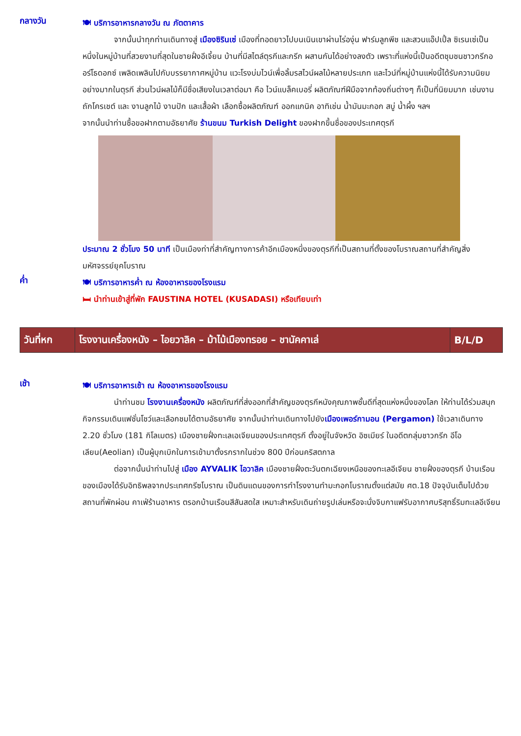กลางวัน
🍽 บริการอาหารกลางวัน ณ ภัตตาคาร
จากนั้นนำทุกท่านเดินทางสู่ เมืองซิรินเซ่ เมืองที่ทอดยาวไปบนเนินเขาผ่านไร่องุ่น ฟาร์มลูกพีช และสวนแอ๊ปเปิ้ล ซิเรนเซ่เป็นหนึ่งในหมู่บ้านที่สวยงามที่สุดในชายฝั่งอีเจี้ยน บ้านที่มีสไตล์ตุรกีและกรีก ผสานกันได้อย่างลงตัว เพราะที่แห่งนี้เป็นอดีตชุมชนชาวกรีกออร์โธดอกซ์ เพลิดเพลินไปกับบรรยากาศหมู่บ้าน แวะโรงบ่มไวน์เพื่อลิ้มรสไวน์ผลไม้หลายประเภท และไวน์ที่หมู่บ้านแห่งนี้ได้รับความนิยมอย่างมากในตุรกี ส่วนไวน์ผลไม้ก็มีชื่อเสียงในเวลาต่อมา คือ ไวน์แบล็คเบอรี่ ผลิตภัณฑ์ฝีมือจากท้องถิ่นต่างๆ ก็เป็นที่นิยมมาก เช่นงานถักโครเชต์ และ งานลูกไม้ งานปัก และเสื้อผ้า เลือกซื้อผลิตภัณฑ์ ออกแกนิค อาทิเช่น น้ำมันมะกอก สบู่ น้ำผึ้ง ฯลฯ
จากนั้นนำท่านซื้อขอฝากตามอัธยาศัย ร้านขนม Turkish Delight ของฝากขึ้นชื่อของประเทศตุรกี
ประมาณ 2 ชั่วโมง 50 นาที เป็นเมืองท่าที่สำคัญทางการค้าอีกเมืองหนึ่งของตุรกีที่เป็นสถานที่ตั้งของโบราณสถานที่สำคัญสิ่งมหัศจรรย์ยุคโบราณ
ค่ำ
🍽 บริการอาหารค่ำ ณ ห้องอาหารของโรงแรม
🛏 นำท่านเข้าสู่ที่พัก FAUSTINA HOTEL (KUSADASI) หรือเทียบเท่า
| วันที่หก | โรงงานเครื่องหนัง – ไอยวาลิค – ม้าไม้เมืองทรอย – ชานัคคาเล่ | B/L/D |
เช้า
🍽 บริการอาหารเช้า ณ ห้องอาหารของโรงแรม
นำท่านชม โรงงานเครื่องหนัง ผลิตภัณฑ์ที่ส่งออกที่สำคัญของตุรกีหนังคุณภาพชั้นดีที่สุดแห่งหนึ่งของโลก ให้ท่านได้ร่วมสนุกกิจกรรมเดินแฟชั่นโชว์และเลือกชมได้ตามอัธยาศัย จากนั้นนำท่านเดินทางไปยังเมืองเพอร์กามอน (Pergamon) ใช้เวลาเดินทาง 2.20 ชั่วโมง (181 กิโลเมตร) เมืองชายฝั่งทะเลเอเจียนของประเทศตุรกี ตั้งอยู่ในจังหวัด อิซเมียร์ ในอดีตกลุ่มชาวกรีก อีโอเลียน(Aeolian) เป็นผู้บุกเบิกในการเข้ามาตั้งรกรากในช่วง 800 ปีก่อนคริสตกาล
ต่อจากนั้นนำท่านไปสู่ เมือง AYVALIK ไอวาลิค เมืองชายฝั่งตะวันตกเฉียงเหนือของทะเลอีเจียน ชายฝั่งของตุรกี บ้านเรือนของเมืองได้รับอิทธิพลจากประเทศกรีซโบราณ เป็นดินแดนของการทำโรงงานทำมะกอกโบราณตั้งแต่สมัย ศต.18 ปัจจุบันเต็มไปด้วยสถานที่พักผ่อน คาเฟ่ร้านอาหาร ตรอกบ้านเรือนสีสันสดใส เหมาะสำหรับเดินถ่ายรูปเล่นหรือจะนั่งจิบกาแฟรับอากาศบริสุทธิ์ริมทะเลอีเจียน